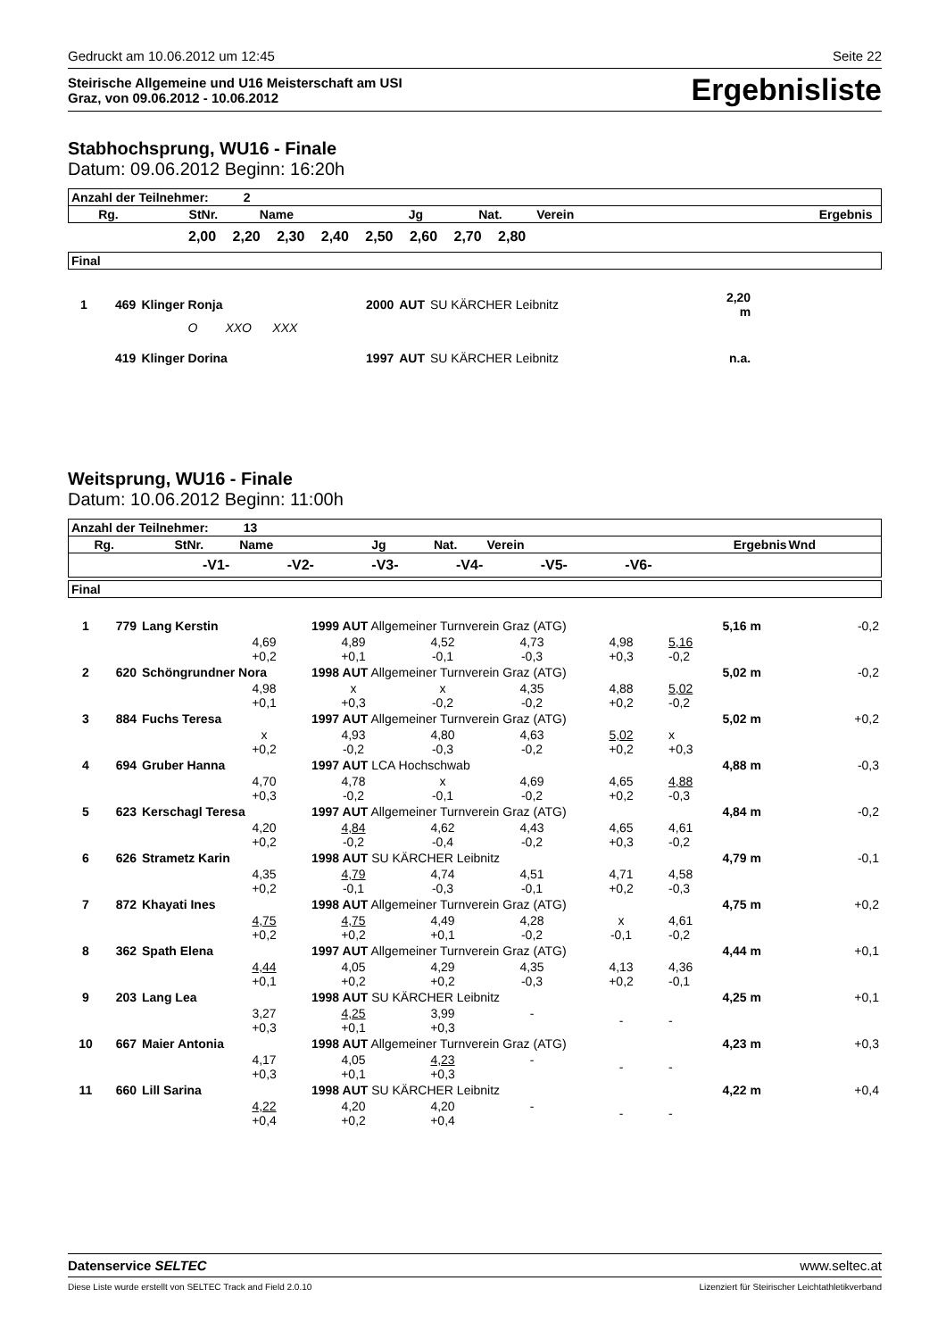Gedruckt am 10.06.2012 um 12:45 Seite 22
Steirische Allgemeine und U16 Meisterschaft am USI
Graz, von 09.06.2012 - 10.06.2012 Ergebnisliste
Stabhochsprung, WU16 - Finale
Datum: 09.06.2012 Beginn: 16:20h
| Anzahl der Teilnehmer: 2 | | | | | | | |
| Rg. | StNr. | Name | Jg | Nat. | Verein | Ergebnis | |
2,00 2,20 2,30 2,40 2,50 2,60 2,70 2,80
| Final |
| 1 | 469 | Klinger Ronja | 2000 | AUT | SU KÄRCHER Leibnitz | 2,20 m | |
| | | O XXO XXX | | | | | |
| | 419 | Klinger Dorina | 1997 | AUT | SU KÄRCHER Leibnitz | n.a. | |
Weitsprung, WU16 - Finale
Datum: 10.06.2012 Beginn: 11:00h
| Anzahl der Teilnehmer: 13 | | | | | | | |
| Rg. | StNr. | Name | Jg | Nat. | Verein | Ergebnis | Wnd |
| -V1- -V2- -V3- -V4- -V5- -V6- | | | | | | | |
| Final |
| 1 | 779 | Lang Kerstin | | 1999 AUT Allgemeiner Turnverein Graz (ATG) | | | | 5,16 m | -0,2 |
| | | | 4,69 +0,2 | 4,89 +0,1 | 4,52 -0,1 | 4,73 -0,3 | 4,98 +0,3 | 5,16 -0,2 | |
| 2 | 620 | Schöngrundner Nora | | 1998 AUT Allgemeiner Turnverein Graz (ATG) | | | | 5,02 m | -0,2 |
| | | | 4,98 +0,1 | x +0,3 | x -0,2 | 4,35 -0,2 | 4,88 +0,2 | 5,02 -0,2 | |
| 3 | 884 | Fuchs Teresa | | 1997 AUT Allgemeiner Turnverein Graz (ATG) | | | | 5,02 m | +0,2 |
| | | | x +0,2 | 4,93 -0,2 | 4,80 -0,3 | 4,63 -0,2 | 5,02 +0,2 | x +0,3 | |
| 4 | 694 | Gruber Hanna | | 1997 AUT LCA Hochschwab | | | | 4,88 m | -0,3 |
| | | | 4,70 +0,3 | 4,78 -0,2 | x -0,1 | 4,69 -0,2 | 4,65 +0,2 | 4,88 -0,3 | |
| 5 | 623 | Kerschagl Teresa | | 1997 AUT Allgemeiner Turnverein Graz (ATG) | | | | 4,84 m | -0,2 |
| | | | 4,20 +0,2 | 4,84 -0,2 | 4,62 -0,4 | 4,43 -0,2 | 4,65 +0,3 | 4,61 -0,2 | |
| 6 | 626 | Strametz Karin | | 1998 AUT SU KÄRCHER Leibnitz | | | | 4,79 m | -0,1 |
| | | | 4,35 +0,2 | 4,79 -0,1 | 4,74 -0,3 | 4,51 -0,1 | 4,71 +0,2 | 4,58 -0,3 | |
| 7 | 872 | Khayati Ines | | 1998 AUT Allgemeiner Turnverein Graz (ATG) | | | | 4,75 m | +0,2 |
| | | | 4,75 +0,2 | 4,75 +0,2 | 4,49 +0,1 | 4,28 -0,2 | x -0,1 | 4,61 -0,2 | |
| 8 | 362 | Spath Elena | | 1997 AUT Allgemeiner Turnverein Graz (ATG) | | | | 4,44 m | +0,1 |
| | | | 4,44 +0,1 | 4,05 +0,2 | 4,29 +0,2 | 4,35 -0,3 | 4,13 +0,2 | 4,36 -0,1 | |
| 9 | 203 | Lang Lea | | 1998 AUT SU KÄRCHER Leibnitz | | | | 4,25 m | +0,1 |
| | | | 3,27 +0,3 | 4,25 +0,1 | 3,99 +0,3 | - | - | - | |
| 10 | 667 | Maier Antonia | | 1998 AUT Allgemeiner Turnverein Graz (ATG) | | | | 4,23 m | +0,3 |
| | | | 4,17 +0,3 | 4,05 +0,1 | 4,23 +0,3 | - | - | - | |
| 11 | 660 | Lill Sarina | | 1998 AUT SU KÄRCHER Leibnitz | | | | 4,22 m | +0,4 |
| | | | 4,22 +0,4 | 4,20 +0,2 | 4,20 +0,4 | - | - | - | |
Datenservice SELTEC www.seltec.at
Diese Liste wurde erstellt von SELTEC Track and Field 2.0.10 Lizenziert für Steirischer Leichtathletikverband